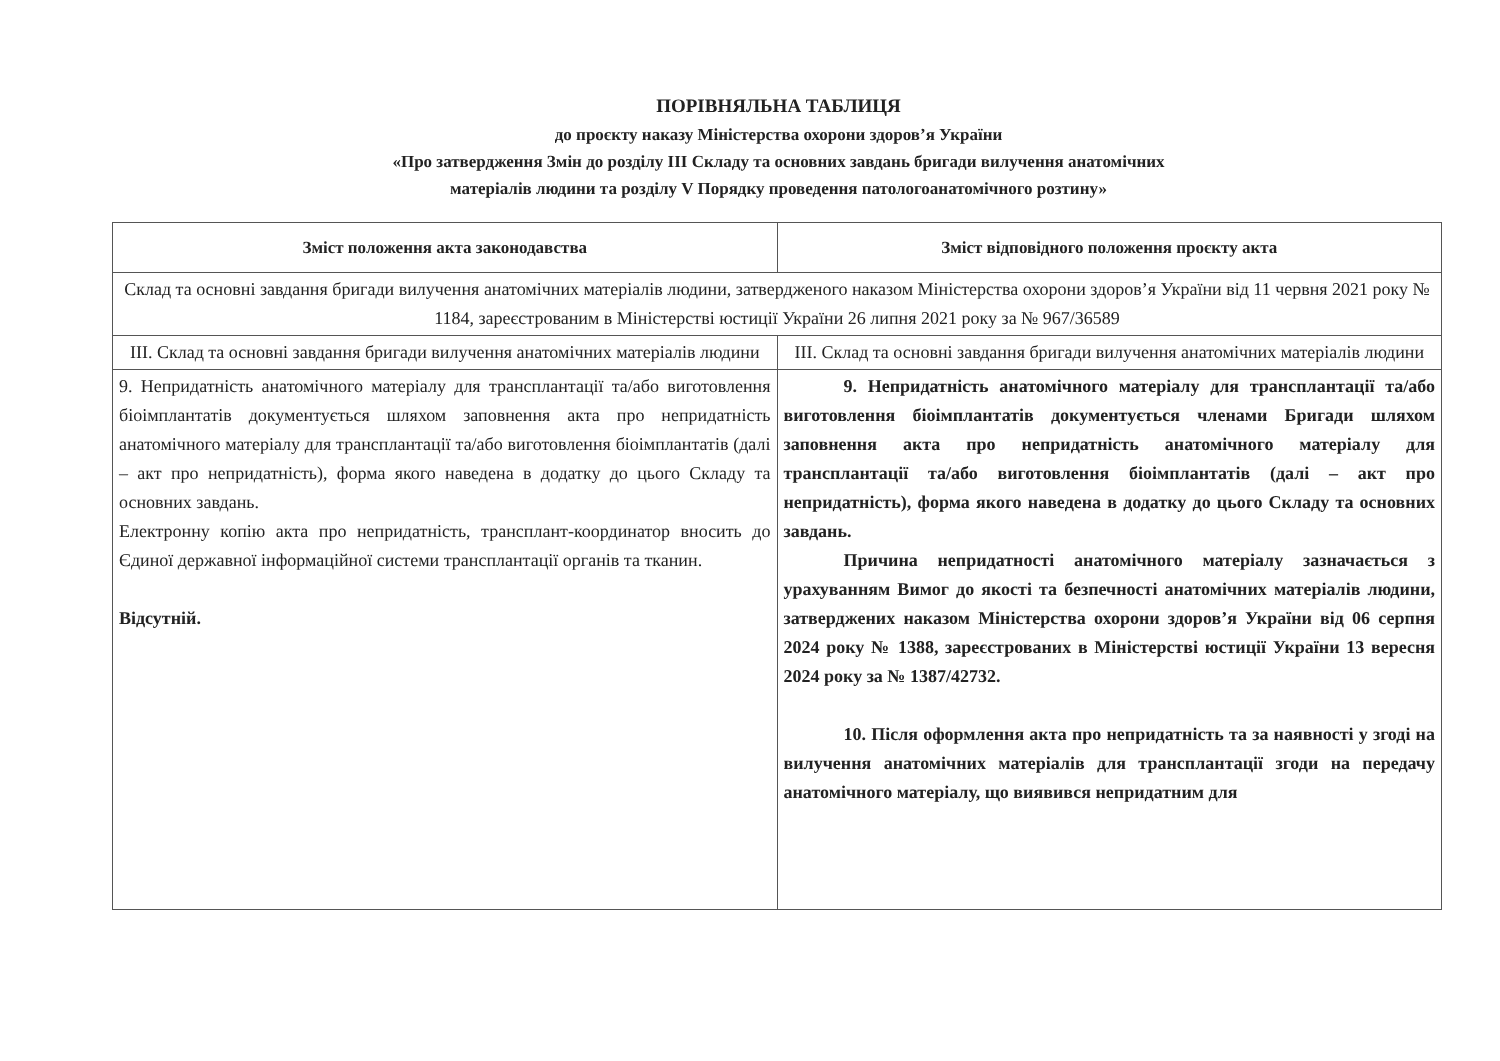ПОРІВНЯЛЬНА ТАБЛИЦЯ
до проєкту наказу Міністерства охорони здоров’я України
«Про затвердження Змін до розділу III Складу та основних завдань бригади вилучення анатомічних
матеріалів людини та розділу V Порядку проведення патологоанатомічного розтину»
| Зміст положення акта законодавства | Зміст відповідного положення проєкту акта |
| --- | --- |
| Склад та основні завдання бригади вилучення анатомічних матеріалів людини, затвердженого наказом Міністерства охорони здоров’я України від 11 червня 2021 року № 1184, зареєстрованим в Міністерстві юстиції України 26 липня 2021 року за № 967/36589 | |
| III. Склад та основні завдання бригади вилучення анатомічних матеріалів людини | III. Склад та основні завдання бригади вилучення анатомічних матеріалів людини |
| 9. Непридатність анатомічного матеріалу для трансплантації та/або виготовлення біоімплантатів документується шляхом заповнення акта про непридатність анатомічного матеріалу для трансплантації та/або виготовлення біоімплантатів (далі – акт про непридатність), форма якого наведена в додатку до цього Складу та основних завдань. Електронну копію акта про непридатність, трансплант-координатор вносить до Єдиної державної інформаційної системи трансплантації органів та тканин. Відсутній. | 9. Непридатність анатомічного матеріалу для трансплантації та/або виготовлення біоімплантатів документується членами Бригади шляхом заповнення акта про непридатність анатомічного матеріалу для трансплантації та/або виготовлення біоімплантатів (далі – акт про непридатність), форма якого наведена в додатку до цього Складу та основних завдань. Причина непридатності анатомічного матеріалу зазначається з урахуванням Вимог до якості та безпечності анатомічних матеріалів людини, затверджених наказом Міністерства охорони здоров’я України від 06 серпня 2024 року № 1388, зареєстрованих в Міністерстві юстиції України 13 вересня 2024 року за № 1387/42732. 10. Після оформлення акта про непридатність та за наявності у згоді на вилучення анатомічних матеріалів для трансплантації згоди на передачу анатомічного матеріалу, що виявився непридатним для |